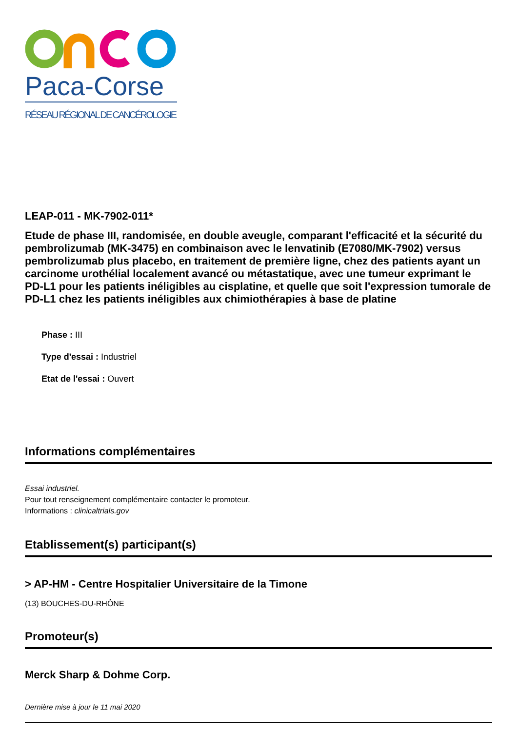Paca-Corse
RÉSEAU RÉGIONAL DE CANCÉROLOGIE
LEAP-011 - MK-7902-011*
Etude de phase III, randomisée, en double aveugle, comparant l'efficacité et la sécurité du pembrolizumab (MK-3475) en combinaison avec le lenvatinib (E7080/MK-7902) versus pembrolizumab plus placebo, en traitement de première ligne, chez des patients ayant un carcinome urothélial localement avancé ou métastatique, avec une tumeur exprimant le PD-L1 pour les patients inéligibles au cisplatine, et quelle que soit l'expression tumorale de PD-L1 chez les patients inéligibles aux chimiothérapies à base de platine
Phase : III
Type d'essai : Industriel
Etat de l'essai : Ouvert
Informations complémentaires
Essai industriel.
Pour tout renseignement complémentaire contacter le promoteur.
Informations : clinicaltrials.gov
Etablissement(s) participant(s)
> AP-HM - Centre Hospitalier Universitaire de la Timone
(13) BOUCHES-DU-RHÔNE
Promoteur(s)
Merck Sharp & Dohme Corp.
Dernière mise à jour le 11 mai 2020